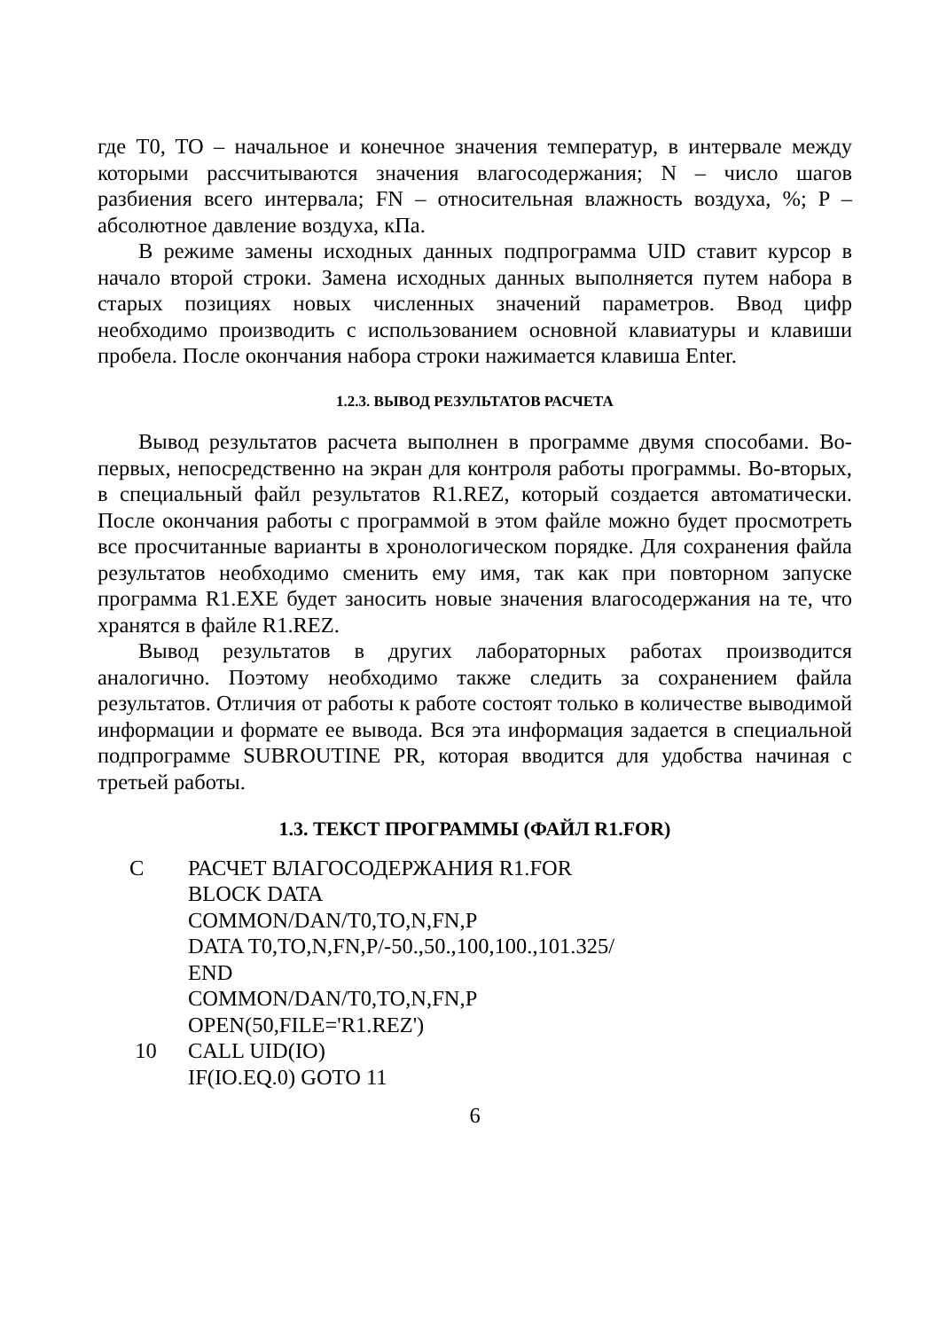где T0, TO – начальное и конечное значения температур, в интервале между которыми рассчитываются значения влагосодержания; N – число шагов разбиения всего интервала; FN – относительная влажность воздуха, %; P – абсолютное давление воздуха, кПа.
В режиме замены исходных данных подпрограмма UID ставит курсор в начало второй строки. Замена исходных данных выполняется путем набора в старых позициях новых численных значений параметров. Ввод цифр необходимо производить с использованием основной клавиатуры и клавиши пробела. После окончания набора строки нажимается клавиша Enter.
1.2.3. ВЫВОД РЕЗУЛЬТАТОВ РАСЧЕТА
Вывод результатов расчета выполнен в программе двумя способами. Во-первых, непосредственно на экран для контроля работы программы. Во-вторых, в специальный файл результатов R1.REZ, который создается автоматически. После окончания работы с программой в этом файле можно будет просмотреть все просчитанные варианты в хронологическом порядке. Для сохранения файла результатов необходимо сменить ему имя, так как при повторном запуске программа R1.EXE будет заносить новые значения влагосодержания на те, что хранятся в файле R1.REZ.
Вывод результатов в других лабораторных работах производится аналогично. Поэтому необходимо также следить за сохранением файла результатов. Отличия от работы к работе состоят только в количестве выводимой информации и формате ее вывода. Вся эта информация задается в специальной подпрограмме SUBROUTINE PR, которая вводится для удобства начиная с третьей работы.
1.3. ТЕКСТ ПРОГРАММЫ (ФАЙЛ R1.FOR)
C
РАСЧЕТ ВЛАГОСОДЕРЖАНИЯ R1.FOR
BLOCK DATA
COMMON/DAN/T0,TO,N,FN,P
DATA T0,TO,N,FN,P/-50.,50.,100,100.,101.325/
END
COMMON/DAN/T0,TO,N,FN,P
OPEN(50,FILE='R1.REZ')
10
CALL UID(IO)
IF(IO.EQ.0) GOTO 11
6